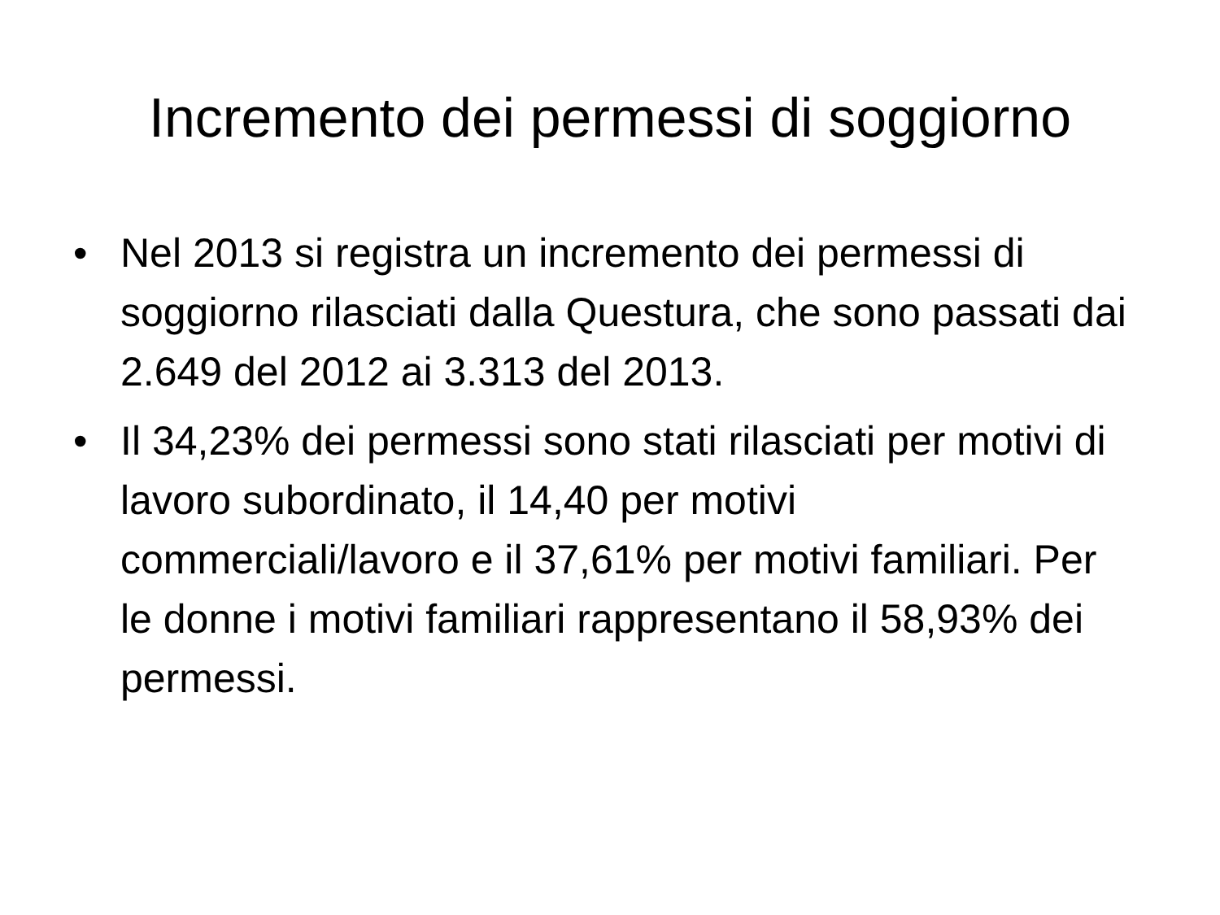Incremento dei permessi di soggiorno
• Nel 2013 si registra un incremento dei permessi di soggiorno rilasciati dalla Questura, che sono passati dai 2.649 del 2012 ai 3.313 del 2013.
• Il 34,23% dei permessi sono stati rilasciati per motivi di lavoro subordinato, il 14,40 per motivi commerciali/lavoro e il 37,61% per motivi familiari. Per le donne i motivi familiari rappresentano il 58,93% dei permessi.